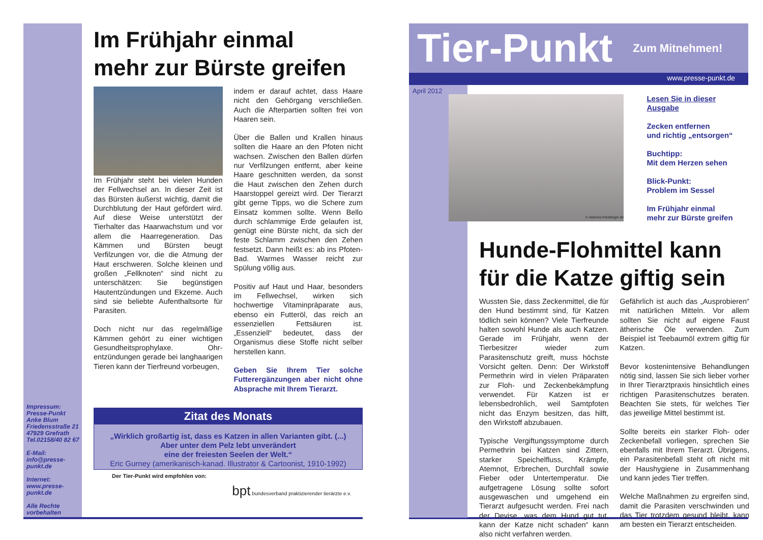Impressum:
Presse-Punkt
Anke Blum
Friedensstraße 21
47929 Grefrath
Tel.02158/40 82 67
E-Mail:
info@presse-
punkt.de
Internet:
www.presse-
punkt.de
Alle Rechte
vorbehalten
Im Frühjahr einmal
mehr zur Bürste greifen
Im Frühjahr steht bei vielen Hunden der Fellwechsel an. In dieser Zeit ist das Bürsten äußerst wichtig, damit die Durchblutung der Haut gefördert wird. Auf diese Weise unterstützt der Tierhalter das Haarwachstum und vor allem die Haarregeneration. Das Kämmen und Bürsten beugt Verfilzungen vor, die die Atmung der Haut erschweren. Solche kleinen und großen „Fellknoten“ sind nicht zu unterschätzen: Sie begünstigen Hautentzündungen und Ekzeme. Auch sind sie beliebte Aufenthaltsorte für Parasiten.
Doch nicht nur das regelmäßige Kämmen gehört zu einer wichtigen Gesundheitsprophylaxe. Ohr-entzündungen gerade bei langhaarigen Tieren kann der Tierfreund vorbeugen,
indem er darauf achtet, dass Haare nicht den Gehörgang verschließen. Auch die Afterpartien sollten frei von Haaren sein.
Über die Ballen und Krallen hinaus sollten die Haare an den Pfoten nicht wachsen. Zwischen den Ballen dürfen nur Verfilzungen entfernt, aber keine Haare geschnitten werden, da sonst die Haut zwischen den Zehen durch Haarstoppel gereizt wird. Der Tierarzt gibt gerne Tipps, wo die Schere zum Einsatz kommen sollte. Wenn Bello durch schlammige Erde gelaufen ist, genügt eine Bürste nicht, da sich der feste Schlamm zwischen den Zehen festsetzt. Dann heißt es: ab ins Pfoten-Bad. Warmes Wasser reicht zur Spülung völlig aus.
Positiv auf Haut und Haar, besonders im Fellwechsel, wirken sich hochwertige Vitaminpräparate aus, ebenso ein Futteröl, das reich an essenziellen Fettsäuren ist. „Essenziell“ bedeutet, dass der Organismus diese Stoffe nicht selber herstellen kann.
Geben Sie Ihrem Tier solche Futterergänzungen aber nicht ohne Absprache mit Ihrem Tierarzt.
Zitat des Monats
„Wirklich großartig ist, dass es Katzen in allen Varianten gibt. (...)
Aber unter dem Pelz lebt unverändert
eine der freiesten Seelen der Welt.“
Eric Gurney (amerikanisch-kanad. Illustrator & Cartoonist, 1910-1992)
Der Tier-Punkt wird empfohlen von:
bpt bundesverband praktizierender tierärzte e.v.
Tier-Punkt Zum Mitnehmen!
www.presse-punkt.de
April 2012
© www.bs-fotodesgin.de
Lesen Sie in dieser Ausgabe
Zecken entfernen
und richtig „entsorgen“
Buchtipp:
Mit dem Herzen sehen
Blick-Punkt:
Problem im Sessel
Im Frühjahr einmal
mehr zur Bürste greifen
Hunde-Flohmittel kann
für die Katze giftig sein
Wussten Sie, dass Zeckenmittel, die für den Hund bestimmt sind, für Katzen tödlich sein können? Viele Tierfreunde halten sowohl Hunde als auch Katzen. Gerade im Frühjahr, wenn der Tierbesitzer wieder zum Parasitenschutz greift, muss höchste Vorsicht gelten. Denn: Der Wirkstoff Permethrin wird in vielen Präparaten zur Floh- und Zeckenbekämpfung verwendet. Für Katzen ist er lebensbedrohlich, weil Samtpfoten nicht das Enzym besitzen, das hilft, den Wirkstoff abzubauen.
Typische Vergiftungssymptome durch Permethrin bei Katzen sind Zittern, starker Speichelfluss, Krämpfe, Atemnot, Erbrechen, Durchfall sowie Fieber oder Untertemperatur. Die aufgetragene Lösung sollte sofort ausgewaschen und umgehend ein Tierarzt aufgesucht werden. Frei nach der Devise „was dem Hund gut tut, kann der Katze nicht schaden“ kann also nicht verfahren werden.
Gefährlich ist auch das „Ausprobieren“ mit natürlichen Mitteln. Vor allem sollten Sie nicht auf eigene Faust ätherische Öle verwenden. Zum Beispiel ist Teebaumöl extrem giftig für Katzen.
Bevor kostenintensive Behandlungen nötig sind, lassen Sie sich lieber vorher in Ihrer Tierarztpraxis hinsichtlich eines richtigen Parasitenschutzes beraten. Beachten Sie stets, für welches Tier das jeweilige Mittel bestimmt ist.
Sollte bereits ein starker Floh- oder Zeckenbefall vorliegen, sprechen Sie ebenfalls mit Ihrem Tierarzt. Übrigens, ein Parasitenbefall steht oft nicht mit der Haushygiene in Zusammenhang und kann jedes Tier treffen.
Welche Maßnahmen zu ergreifen sind, damit die Parasiten verschwinden und das Tier trotzdem gesund bleibt, kann am besten ein Tierarzt entscheiden.